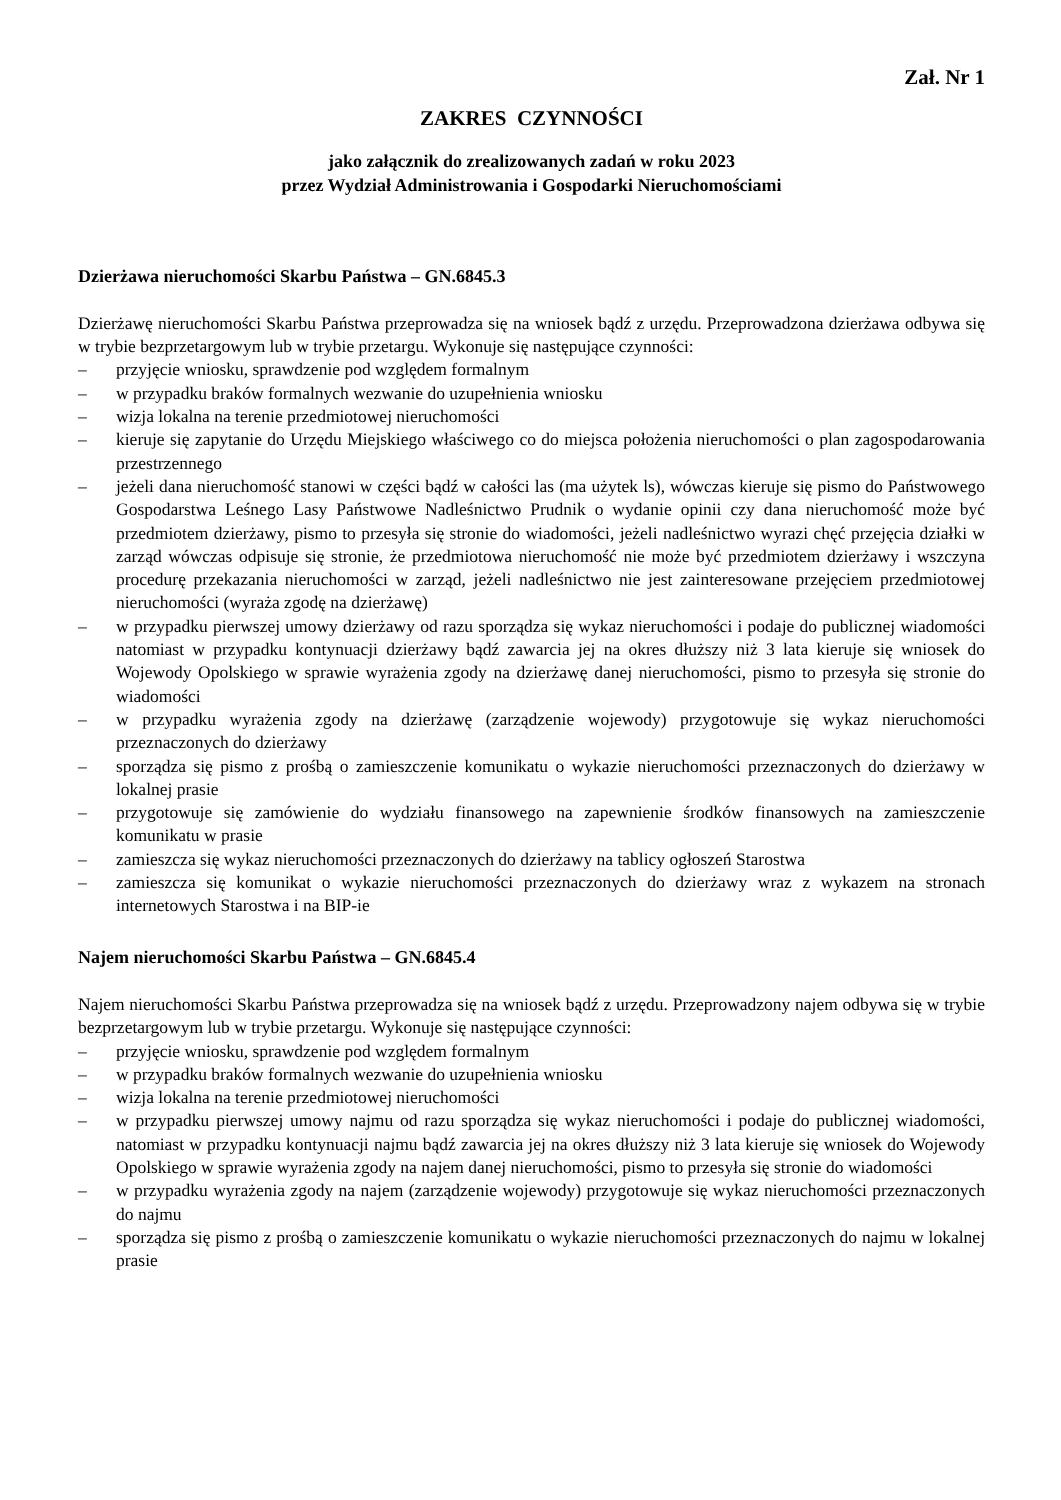Zał. Nr 1
ZAKRES CZYNNOŚCI
jako załącznik do zrealizowanych zadań w roku 2023
przez Wydział Administrowania i Gospodarki Nieruchomościami
Dzierżawa nieruchomości Skarbu Państwa – GN.6845.3
Dzierżawę nieruchomości Skarbu Państwa przeprowadza się na wniosek bądź z urzędu. Przeprowadzona dzierżawa odbywa się w trybie bezprzetargowym lub w trybie przetargu. Wykonuje się następujące czynności:
– przyjęcie wniosku, sprawdzenie pod względem formalnym
– w przypadku braków formalnych wezwanie do uzupełnienia wniosku
– wizja lokalna na terenie przedmiotowej nieruchomości
– kieruje się zapytanie do Urzędu Miejskiego właściwego co do miejsca położenia nieruchomości o plan zagospodarowania przestrzennego
– jeżeli dana nieruchomość stanowi w części bądź w całości las (ma użytek ls), wówczas kieruje się pismo do Państwowego Gospodarstwa Leśnego Lasy Państwowe Nadleśnictwo Prudnik o wydanie opinii czy dana nieruchomość może być przedmiotem dzierżawy, pismo to przesyła się stronie do wiadomości, jeżeli nadleśnictwo wyrazi chęć przejęcia działki w zarząd wówczas odpisuje się stronie, że przedmiotowa nieruchomość nie może być przedmiotem dzierżawy i wszczyna procedurę przekazania nieruchomości w zarząd, jeżeli nadleśnictwo nie jest zainteresowane przejęciem przedmiotowej nieruchomości (wyraża zgodę na dzierżawę)
– w przypadku pierwszej umowy dzierżawy od razu sporządza się wykaz nieruchomości i podaje do publicznej wiadomości natomiast w przypadku kontynuacji dzierżawy bądź zawarcia jej na okres dłuższy niż 3 lata kieruje się wniosek do Wojewody Opolskiego w sprawie wyrażenia zgody na dzierżawę danej nieruchomości, pismo to przesyła się stronie do wiadomości
– w przypadku wyrażenia zgody na dzierżawę (zarządzenie wojewody) przygotowuje się wykaz nieruchomości przeznaczonych do dzierżawy
– sporządza się pismo z prośbą o zamieszczenie komunikatu o wykazie nieruchomości przeznaczonych do dzierżawy w lokalnej prasie
– przygotowuje się zamówienie do wydziału finansowego na zapewnienie środków finansowych na zamieszczenie komunikatu w prasie
– zamieszcza się wykaz nieruchomości przeznaczonych do dzierżawy na tablicy ogłoszeń Starostwa
– zamieszcza się komunikat o wykazie nieruchomości przeznaczonych do dzierżawy wraz z wykazem na stronach internetowych Starostwa i na BIP-ie
Najem nieruchomości Skarbu Państwa – GN.6845.4
Najem nieruchomości Skarbu Państwa przeprowadza się na wniosek bądź z urzędu. Przeprowadzony najem odbywa się w trybie bezprzetargowym lub w trybie przetargu. Wykonuje się następujące czynności:
– przyjęcie wniosku, sprawdzenie pod względem formalnym
– w przypadku braków formalnych wezwanie do uzupełnienia wniosku
– wizja lokalna na terenie przedmiotowej nieruchomości
– w przypadku pierwszej umowy najmu od razu sporządza się wykaz nieruchomości i podaje do publicznej wiadomości, natomiast w przypadku kontynuacji najmu bądź zawarcia jej na okres dłuższy niż 3 lata kieruje się wniosek do Wojewody Opolskiego w sprawie wyrażenia zgody na najem danej nieruchomości, pismo to przesyła się stronie do wiadomości
– w przypadku wyrażenia zgody na najem (zarządzenie wojewody) przygotowuje się wykaz nieruchomości przeznaczonych do najmu
– sporządza się pismo z prośbą o zamieszczenie komunikatu o wykazie nieruchomości przeznaczonych do najmu w lokalnej prasie